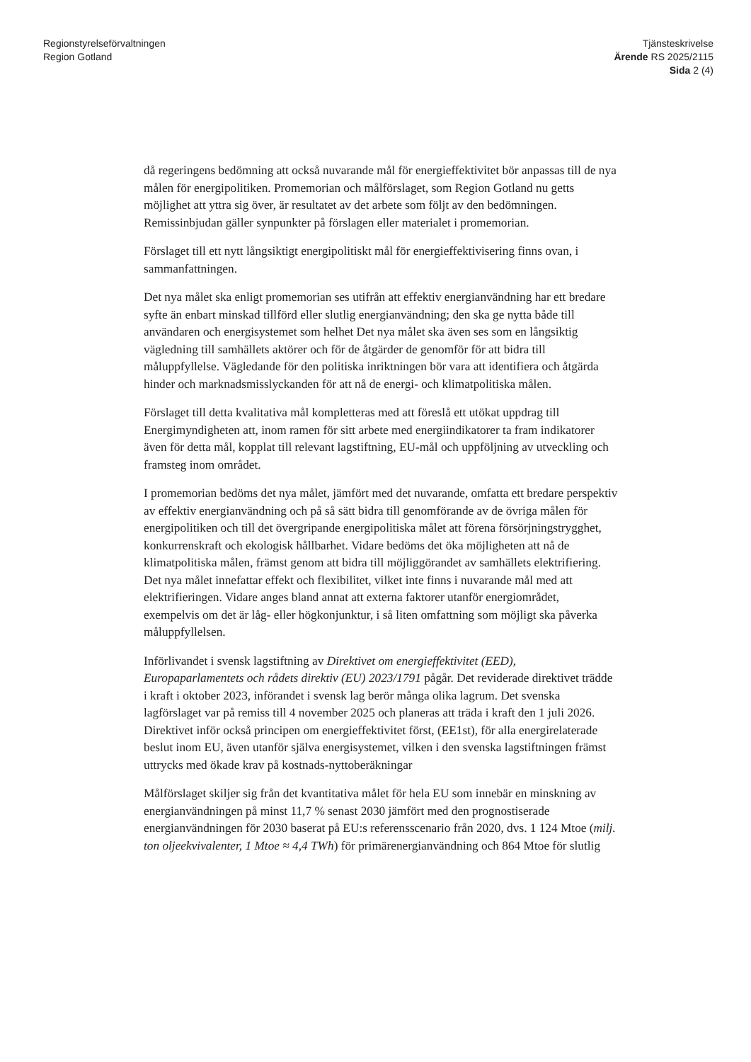Regionstyrelseförvaltningen
Region Gotland
Tjänsteskrivelse
Ärende RS 2025/2115
Sida 2 (4)
då regeringens bedömning att också nuvarande mål för energieffektivitet bör anpassas till de nya målen för energipolitiken. Promemorian och målförslaget, som Region Gotland nu getts möjlighet att yttra sig över, är resultatet av det arbete som följt av den bedömningen. Remissinbjudan gäller synpunkter på förslagen eller materialet i promemorian.
Förslaget till ett nytt långsiktigt energipolitiskt mål för energieffektivisering finns ovan, i sammanfattningen.
Det nya målet ska enligt promemorian ses utifrån att effektiv energianvändning har ett bredare syfte än enbart minskad tillförd eller slutlig energianvändning; den ska ge nytta både till användaren och energisystemet som helhet Det nya målet ska även ses som en långsiktig vägledning till samhällets aktörer och för de åtgärder de genomför för att bidra till måluppfyllelse. Vägledande för den politiska inriktningen bör vara att identifiera och åtgärda hinder och marknadsmisslyckanden för att nå de energi- och klimatpolitiska målen.
Förslaget till detta kvalitativa mål kompletteras med att föreslå ett utökat uppdrag till Energimyndigheten att, inom ramen för sitt arbete med energiindikatorer ta fram indikatorer även för detta mål, kopplat till relevant lagstiftning, EU-mål och uppföljning av utveckling och framsteg inom området.
I promemorian bedöms det nya målet, jämfört med det nuvarande, omfatta ett bredare perspektiv av effektiv energianvändning och på så sätt bidra till genomförande av de övriga målen för energipolitiken och till det övergripande energipolitiska målet att förena försörjningstrygghet, konkurrenskraft och ekologisk hållbarhet. Vidare bedöms det öka möjligheten att nå de klimatpolitiska målen, främst genom att bidra till möjliggörandet av samhällets elektrifiering. Det nya målet innefattar effekt och flexibilitet, vilket inte finns i nuvarande mål med att elektrifieringen. Vidare anges bland annat att externa faktorer utanför energiområdet, exempelvis om det är låg- eller högkonjunktur, i så liten omfattning som möjligt ska påverka måluppfyllelsen.
Införlivandet i svensk lagstiftning av Direktivet om energieffektivitet (EED), Europaparlamentets och rådets direktiv (EU) 2023/1791 pågår. Det reviderade direktivet trädde i kraft i oktober 2023, införandet i svensk lag berör många olika lagrum. Det svenska lagförslaget var på remiss till 4 november 2025 och planeras att träda i kraft den 1 juli 2026. Direktivet inför också principen om energieffektivitet först, (EE1st), för alla energirelaterade beslut inom EU, även utanför själva energisystemet, vilken i den svenska lagstiftningen främst uttrycks med ökade krav på kostnads-nyttoberäkningar
Målförslaget skiljer sig från det kvantitativa målet för hela EU som innebär en minskning av energianvändningen på minst 11,7 % senast 2030 jämfört med den prognostiserade energianvändningen för 2030 baserat på EU:s referensscenario från 2020, dvs. 1 124 Mtoe (milj. ton oljeekvivalenter, 1 Mtoe ≈ 4,4 TWh) för primärenergianvändning och 864 Mtoe för slutlig